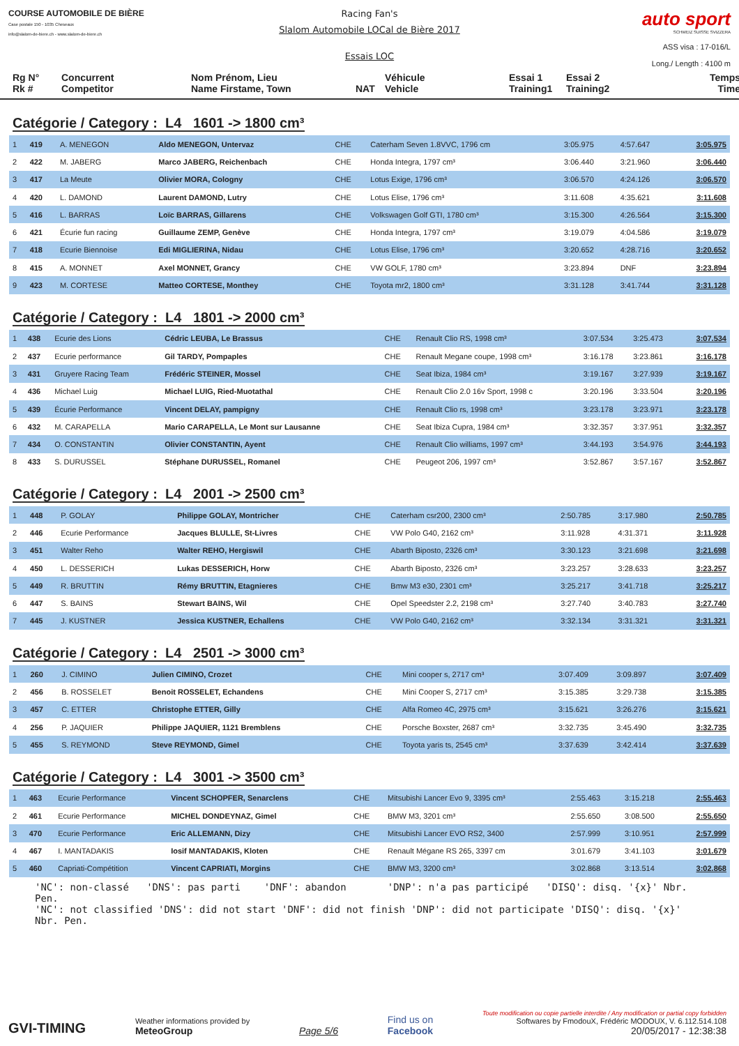COURSE AUTOMOBILE DE BIÈRE
Case postale 150 - 1035 Cheseaux
info@slalom-de-biere.ch - www.slalom-de-biere.ch
Racing Fan's
Slalom Automobile LOCal de Bière 2017
Essais LOC
auto sport
SCHWEIZ SUISSE SVIZZERA
ASS visa : 17-016/L
Long./ Length : 4100 m
Rg N°
Rk #
Concurrent
Competitor
Nom Prénom, Lieu
Name Firstame, Town
NAT
Véhicule
Vehicle
Essai 1
Training1
Essai 2
Training2
Temps
Time
Catégorie / Category : L4 1601 -> 1800 cm³
| 1 | 419 | A. MENEGON | Aldo MENEGON, Untervaz | CHE | Caterham Seven 1.8VVC, 1796 cm | 3:05.975 | 4:57.647 | 3:05.975 |
| 2 | 422 | M. JABERG | Marco JABERG, Reichenbach | CHE | Honda Integra, 1797 cm³ | 3:06.440 | 3:21.960 | 3:06.440 |
| 3 | 417 | La Meute | Olivier MORA, Cologny | CHE | Lotus Exige, 1796 cm³ | 3:06.570 | 4:24.126 | 3:06.570 |
| 4 | 420 | L. DAMOND | Laurent DAMOND, Lutry | CHE | Lotus Elise, 1796 cm³ | 3:11.608 | 4:35.621 | 3:11.608 |
| 5 | 416 | L. BARRAS | Loïc BARRAS, Gillarens | CHE | Volkswagen Golf GTI, 1780 cm³ | 3:15.300 | 4:26.564 | 3:15.300 |
| 6 | 421 | Écurie fun racing | Guillaume ZEMP, Genève | CHE | Honda Integra, 1797 cm³ | 3:19.079 | 4:04.586 | 3:19.079 |
| 7 | 418 | Ecurie Biennoise | Edi MIGLIERINA, Nidau | CHE | Lotus Elise, 1796 cm³ | 3:20.652 | 4:28.716 | 3:20.652 |
| 8 | 415 | A. MONNET | Axel MONNET, Grancy | CHE | VW GOLF, 1780 cm³ | 3:23.894 | DNF | 3:23.894 |
| 9 | 423 | M. CORTESE | Matteo CORTESE, Monthey | CHE | Toyota mr2, 1800 cm³ | 3:31.128 | 3:41.744 | 3:31.128 |
Catégorie / Category : L4 1801 -> 2000 cm³
| 1 | 438 | Ecurie des Lions | Cédric LEUBA, Le Brassus | CHE | Renault Clio RS, 1998 cm³ | 3:07.534 | 3:25.473 | 3:07.534 |
| 2 | 437 | Ecurie performance | Gil TARDY, Pompaples | CHE | Renault Megane coupe, 1998 cm³ | 3:16.178 | 3:23.861 | 3:16.178 |
| 3 | 431 | Gruyere Racing Team | Frédéric STEINER, Mossel | CHE | Seat Ibiza, 1984 cm³ | 3:19.167 | 3:27.939 | 3:19.167 |
| 4 | 436 | Michael Luig | Michael LUIG, Ried-Muotathal | CHE | Renault Clio 2.0 16v Sport, 1998 c | 3:20.196 | 3:33.504 | 3:20.196 |
| 5 | 439 | Écurie Performance | Vincent DELAY, pampigny | CHE | Renault Clio rs, 1998 cm³ | 3:23.178 | 3:23.971 | 3:23.178 |
| 6 | 432 | M. CARAPELLA | Mario CARAPELLA, Le Mont sur Lausanne | CHE | Seat Ibiza Cupra, 1984 cm³ | 3:32.357 | 3:37.951 | 3:32.357 |
| 7 | 434 | O. CONSTANTIN | Olivier CONSTANTIN, Ayent | CHE | Renault Clio williams, 1997 cm³ | 3:44.193 | 3:54.976 | 3:44.193 |
| 8 | 433 | S. DURUSSEL | Stéphane DURUSSEL, Romanel | CHE | Peugeot 206, 1997 cm³ | 3:52.867 | 3:57.167 | 3:52.867 |
Catégorie / Category : L4 2001 -> 2500 cm³
| 1 | 448 | P. GOLAY | Philippe GOLAY, Montricher | CHE | Caterham csr200, 2300 cm³ | 2:50.785 | 3:17.980 | 2:50.785 |
| 2 | 446 | Ecurie Performance | Jacques BLULLE, St-Livres | CHE | VW Polo G40, 2162 cm³ | 3:11.928 | 4:31.371 | 3:11.928 |
| 3 | 451 | Walter Reho | Walter REHO, Hergiswil | CHE | Abarth Biposto, 2326 cm³ | 3:30.123 | 3:21.698 | 3:21.698 |
| 4 | 450 | L. DESSERICH | Lukas DESSERICH, Horw | CHE | Abarth Biposto, 2326 cm³ | 3:23.257 | 3:28.633 | 3:23.257 |
| 5 | 449 | R. BRUTTIN | Rémy BRUTTIN, Etagnieres | CHE | Bmw M3 e30, 2301 cm³ | 3:25.217 | 3:41.718 | 3:25.217 |
| 6 | 447 | S. BAINS | Stewart BAINS, Wil | CHE | Opel Speedster 2.2, 2198 cm³ | 3:27.740 | 3:40.783 | 3:27.740 |
| 7 | 445 | J. KUSTNER | Jessica KUSTNER, Echallens | CHE | VW Polo G40, 2162 cm³ | 3:32.134 | 3:31.321 | 3:31.321 |
Catégorie / Category : L4 2501 -> 3000 cm³
| 1 | 260 | J. CIMINO | Julien CIMINO, Crozet | CHE | Mini cooper s, 2717 cm³ | 3:07.409 | 3:09.897 | 3:07.409 |
| 2 | 456 | B. ROSSELET | Benoit ROSSELET, Echandens | CHE | Mini Cooper S, 2717 cm³ | 3:15.385 | 3:29.738 | 3:15.385 |
| 3 | 457 | C. ETTER | Christophe ETTER, Gilly | CHE | Alfa Romeo 4C, 2975 cm³ | 3:15.621 | 3:26.276 | 3:15.621 |
| 4 | 256 | P. JAQUIER | Philippe JAQUIER, 1121 Bremblens | CHE | Porsche Boxster, 2687 cm³ | 3:32.735 | 3:45.490 | 3:32.735 |
| 5 | 455 | S. REYMOND | Steve REYMOND, Gimel | CHE | Toyota yaris ts, 2545 cm³ | 3:37.639 | 3:42.414 | 3:37.639 |
Catégorie / Category : L4 3001 -> 3500 cm³
| 1 | 463 | Ecurie Performance | Vincent SCHOPFER, Senarclens | CHE | Mitsubishi Lancer Evo 9, 3395 cm³ | 2:55.463 | 3:15.218 | 2:55.463 |
| 2 | 461 | Ecurie Performance | MICHEL DONDEYNAZ, Gimel | CHE | BMW M3, 3201 cm³ | 2:55.650 | 3:08.500 | 2:55.650 |
| 3 | 470 | Ecurie Performance | Eric ALLEMANN, Dizy | CHE | Mitsubishi Lancer EVO RS2, 3400 | 2:57.999 | 3:10.951 | 2:57.999 |
| 4 | 467 | I. MANTADAKIS | Iosif MANTADAKIS, Kloten | CHE | Renault Mégane RS 265, 3397 cm | 3:01.679 | 3:41.103 | 3:01.679 |
| 5 | 460 | Capriati-Compétition | Vincent CAPRIATI, Morgins | CHE | BMW M3, 3200 cm³ | 3:02.868 | 3:13.514 | 3:02.868 |
'NC': non-classé 'DNS': pas parti 'DNF': abandon 'DNP': n'a pas participé 'DISQ': disq. '{x}' Nbr. Pen.
'NC': not classified 'DNS': did not start 'DNF': did not finish 'DNP': did not participate 'DISQ': disq. '{x}' Nbr. Pen.
GVI-TIMING
Weather informations provided by
MeteoGroup
Page 5/6
Find us on
Facebook
Toute modification ou copie partielle interdite / Any modification or partial copy forbidden
Softwares by FmodouX, Frédéric MODOUX, V. 6.112.514.108
20/05/2017 - 12:38:38